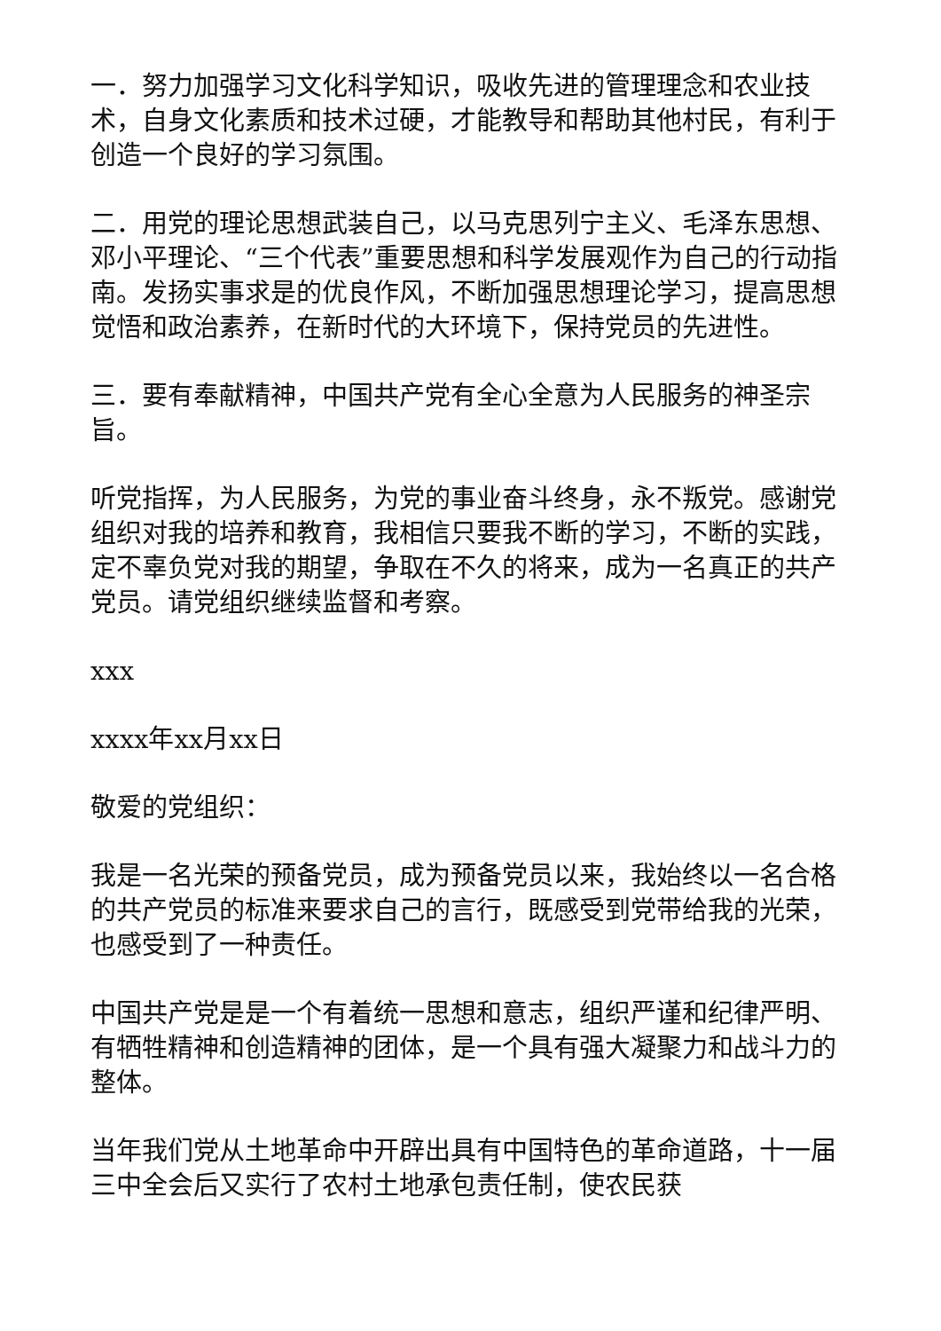一．努力加强学习文化科学知识，吸收先进的管理理念和农业技术，自身文化素质和技术过硬，才能教导和帮助其他村民，有利于创造一个良好的学习氛围。
二．用党的理论思想武装自己，以马克思列宁主义、毛泽东思想、邓小平理论、“三个代表”重要思想和科学发展观作为自己的行动指南。发扬实事求是的优良作风，不断加强思想理论学习，提高思想觉悟和政治素养，在新时代的大环境下，保持党员的先进性。
三．要有奉献精神，中国共产党有全心全意为人民服务的神圣宗旨。
听党指挥，为人民服务，为党的事业奋斗终身，永不叛党。感谢党组织对我的培养和教育，我相信只要我不断的学习，不断的实践，定不辜负党对我的期望，争取在不久的将来，成为一名真正的共产党员。请党组织继续监督和考察。
xxx
xxxx年xx月xx日
敬爱的党组织：
我是一名光荣的预备党员，成为预备党员以来，我始终以一名合格的共产党员的标准来要求自己的言行，既感受到党带给我的光荣，也感受到了一种责任。
中国共产党是是一个有着统一思想和意志，组织严谨和纪律严明、有牺牲精神和创造精神的团体，是一个具有强大凝聚力和战斗力的整体。
当年我们党从土地革命中开辟出具有中国特色的革命道路，十一届三中全会后又实行了农村土地承包责任制，使农民获